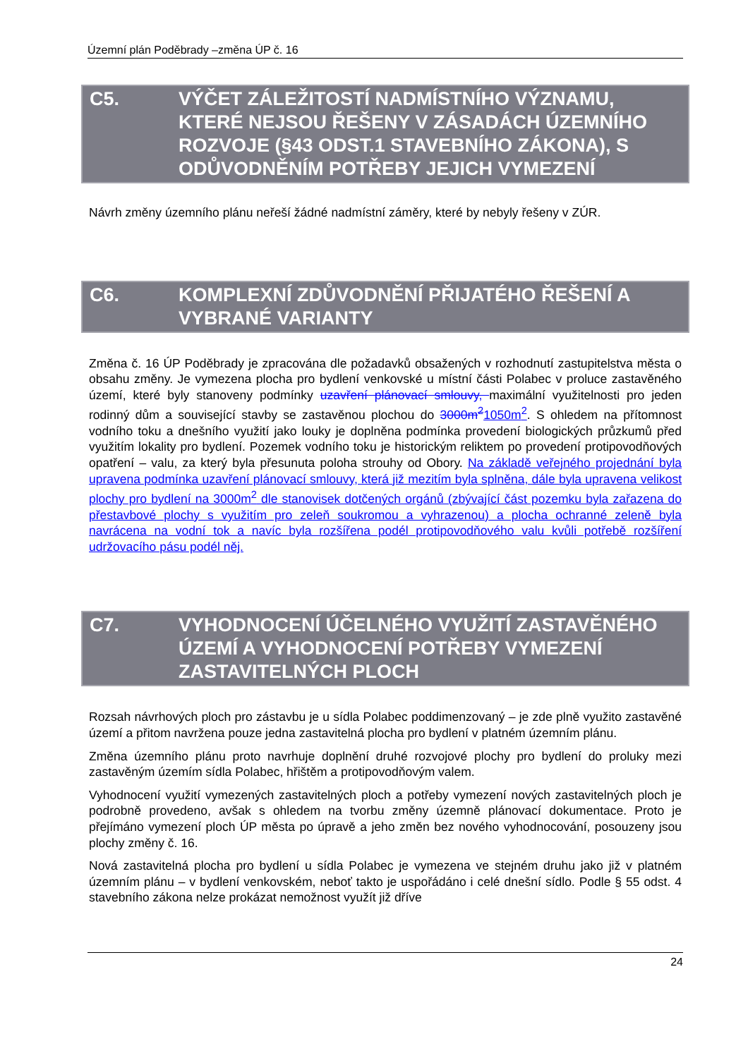Územní plán Poděbrady –změna ÚP č. 16
C5. VÝČET ZÁLEŽITOSTÍ NADMÍSTNÍHO VÝZNAMU, KTERÉ NEJSOU ŘEŠENY V ZÁSADÁCH ÚZEMNÍHO ROZVOJE (§43 ODST.1 STAVEBNÍHO ZÁKONA), S ODŮVODNĚNÍM POTŘEBY JEJICH VYMEZENÍ
Návrh změny územního plánu neřeší žádné nadmístní záměry, které by nebyly řešeny v ZÚR.
C6. KOMPLEXNÍ ZDŮVODNĚNÍ PŘIJATÉHO ŘEŠENÍ A VYBRANÉ VARIANTY
Změna č. 16 ÚP Poděbrady je zpracována dle požadavků obsažených v rozhodnutí zastupitelstva města o obsahu změny. Je vymezena plocha pro bydlení venkovské u místní části Polabec v proluce zastavěného území, které byly stanoveny podmínky uzavření plánovací smlouvy, maximální využitelnosti pro jeden rodinný dům a související stavby se zastavěnou plochou do 3000m<sup>2</sup>1050m<sup>2</sup>. S ohledem na přítomnost vodního toku a dnešního využití jako louky je doplněna podmínka provedení biologických průzkumů před využitím lokality pro bydlení. Pozemek vodního toku je historickým reliktem po provedení protipovodňových opatření – valu, za který byla přesunuta poloha strouhy od Obory. Na základě veřejného projednání byla upravena podmínka uzavření plánovací smlouvy, která již mezitím byla splněna, dále byla upravena velikost plochy pro bydlení na 3000m<sup>2</sup> dle stanovisek dotčených orgánů (zbývající část pozemku byla zařazena do přestavbové plochy s využitím pro zeleň soukromou a vyhrazenou) a plocha ochranné zeleně byla navrácena na vodní tok a navíc byla rozšířena podél protipovodňového valu kvůli potřebě rozšíření udržovacího pásu podél něj.
C7. VYHODNOCENÍ ÚČELNÉHO VYUŽITÍ ZASTAVĚNÉHO ÚZEMÍ A VYHODNOCENÍ POTŘEBY VYMEZENÍ ZASTAVITELNÝCH PLOCH
Rozsah návrhových ploch pro zástavbu je u sídla Polabec poddimenzovaný – je zde plně využito zastavěné území a přitom navržena pouze jedna zastavitelná plocha pro bydlení v platném územním plánu.
Změna územního plánu proto navrhuje doplnění druhé rozvojové plochy pro bydlení do proluky mezi zastavěným územím sídla Polabec, hřištěm a protipovodňovým valem.
Vyhodnocení využití vymezených zastavitelných ploch a potřeby vymezení nových zastavitelných ploch je podrobně provedeno, avšak s ohledem na tvorbu změny územně plánovací dokumentace. Proto je přejímáno vymezení ploch ÚP města po úpravě a jeho změn bez nového vyhodnocování, posouzeny jsou plochy změny č. 16.
Nová zastavitelná plocha pro bydlení u sídla Polabec je vymezena ve stejném druhu jako již v platném územním plánu – v bydlení venkovském, neboť takto je uspořádáno i celé dnešní sídlo. Podle § 55 odst. 4 stavebního zákona nelze prokázat nemožnost využít již dříve
24